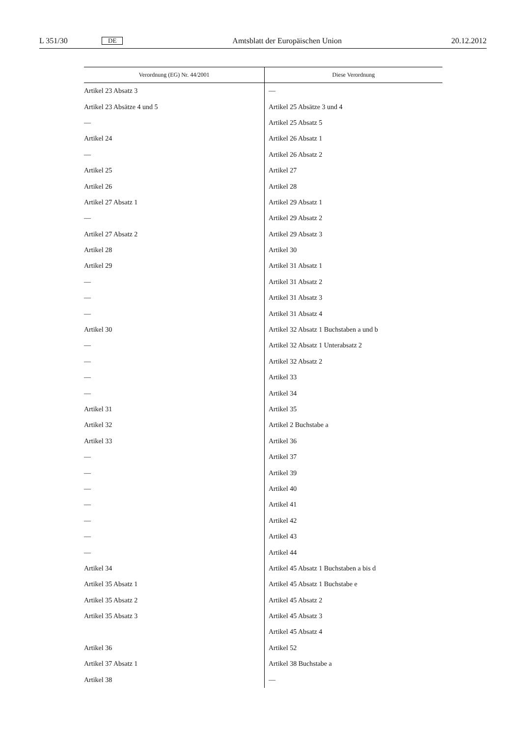L 351/30 DE Amtsblatt der Europäischen Union 20.12.2012
| Verordnung (EG) Nr. 44/2001 | Diese Verordnung |
| --- | --- |
| Artikel 23 Absatz 3 | — |
| Artikel 23 Absätze 4 und 5 | Artikel 25 Absätze 3 und 4 |
| — | Artikel 25 Absatz 5 |
| Artikel 24 | Artikel 26 Absatz 1 |
| — | Artikel 26 Absatz 2 |
| Artikel 25 | Artikel 27 |
| Artikel 26 | Artikel 28 |
| Artikel 27 Absatz 1 | Artikel 29 Absatz 1 |
| — | Artikel 29 Absatz 2 |
| Artikel 27 Absatz 2 | Artikel 29 Absatz 3 |
| Artikel 28 | Artikel 30 |
| Artikel 29 | Artikel 31 Absatz 1 |
| — | Artikel 31 Absatz 2 |
| — | Artikel 31 Absatz 3 |
| — | Artikel 31 Absatz 4 |
| Artikel 30 | Artikel 32 Absatz 1 Buchstaben a und b |
| — | Artikel 32 Absatz 1 Unterabsatz 2 |
| — | Artikel 32 Absatz 2 |
| — | Artikel 33 |
| — | Artikel 34 |
| Artikel 31 | Artikel 35 |
| Artikel 32 | Artikel 2 Buchstabe a |
| Artikel 33 | Artikel 36 |
| — | Artikel 37 |
| — | Artikel 39 |
| — | Artikel 40 |
| — | Artikel 41 |
| — | Artikel 42 |
| — | Artikel 43 |
| — | Artikel 44 |
| Artikel 34 | Artikel 45 Absatz 1 Buchstaben a bis d |
| Artikel 35 Absatz 1 | Artikel 45 Absatz 1 Buchstabe e |
| Artikel 35 Absatz 2 | Artikel 45 Absatz 2 |
| Artikel 35 Absatz 3 | Artikel 45 Absatz 3 |
| | Artikel 45 Absatz 4 |
| Artikel 36 | Artikel 52 |
| Artikel 37 Absatz 1 | Artikel 38 Buchstabe a |
| Artikel 38 | — |